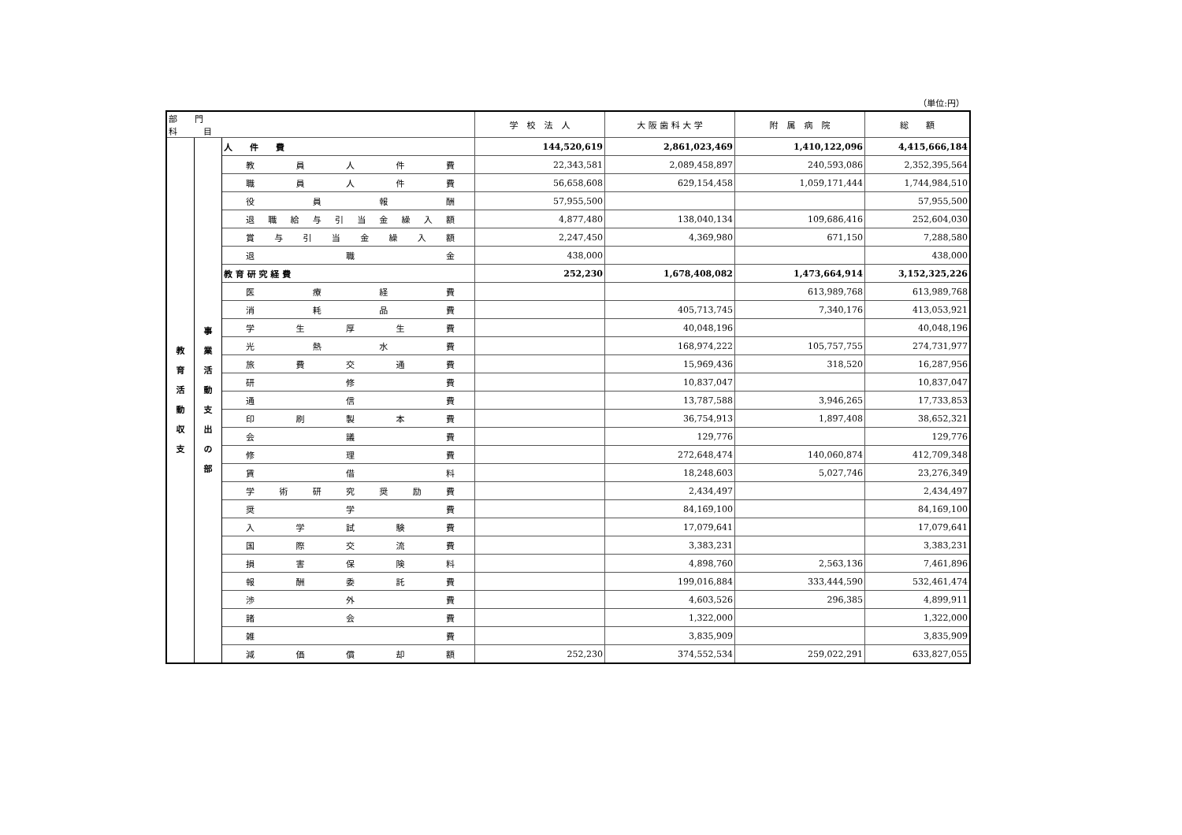（単位:円）
| 部 門 科 目 | | | 学 校 法 人 | 大 阪 歯 科 大 学 | 附 属 病 院 | 総 額 |
| --- | --- | --- | --- | --- | --- | --- |
| 教 育 活 動 収 支 | 事 業 活 動 支 出 の 部 | 人 件 費 | 144,520,619 | 2,861,023,469 | 1,410,122,096 | 4,415,666,184 |
| | | 教員人件費 | 22,343,581 | 2,089,458,897 | 240,593,086 | 2,352,395,564 |
| | | 職員人件費 | 56,658,608 | 629,154,458 | 1,059,171,444 | 1,744,984,510 |
| | | 役員報酬 | 57,955,500 | | | 57,955,500 |
| | | 退職給与引当金繰入額 | 4,877,480 | 138,040,134 | 109,686,416 | 252,604,030 |
| | | 賞与引当金繰入額 | 2,247,450 | 4,369,980 | 671,150 | 7,288,580 |
| | | 退職金 | 438,000 | | | 438,000 |
| | | 教 育 研 究 経 費 | 252,230 | 1,678,408,082 | 1,473,664,914 | 3,152,325,226 |
| | | 医療経費 | | | 613,989,768 | 613,989,768 |
| | | 消耗品費 | | 405,713,745 | 7,340,176 | 413,053,921 |
| | | 学生厚生費 | | 40,048,196 | | 40,048,196 |
| | | 光熱水費 | | 168,974,222 | 105,757,755 | 274,731,977 |
| | | 旅費交通費 | | 15,969,436 | 318,520 | 16,287,956 |
| | | 研修費 | | 10,837,047 | | 10,837,047 |
| | | 通信費 | | 13,787,588 | 3,946,265 | 17,733,853 |
| | | 印刷製本費 | | 36,754,913 | 1,897,408 | 38,652,321 |
| | | 会議費 | | 129,776 | | 129,776 |
| | | 修理費 | | 272,648,474 | 140,060,874 | 412,709,348 |
| | | 賃借料 | | 18,248,603 | 5,027,746 | 23,276,349 |
| | | 学術研究奨励費 | | 2,434,497 | | 2,434,497 |
| | | 奨学費 | | 84,169,100 | | 84,169,100 |
| | | 入学試験費 | | 17,079,641 | | 17,079,641 |
| | | 国際交流費 | | 3,383,231 | | 3,383,231 |
| | | 損害保険料 | | 4,898,760 | 2,563,136 | 7,461,896 |
| | | 報酬委託費 | | 199,016,884 | 333,444,590 | 532,461,474 |
| | | 渉外費 | | 4,603,526 | 296,385 | 4,899,911 |
| | | 諸会費 | | 1,322,000 | | 1,322,000 |
| | | 雑費 | | 3,835,909 | | 3,835,909 |
| | | 減価償却額 | 252,230 | 374,552,534 | 259,022,291 | 633,827,055 |